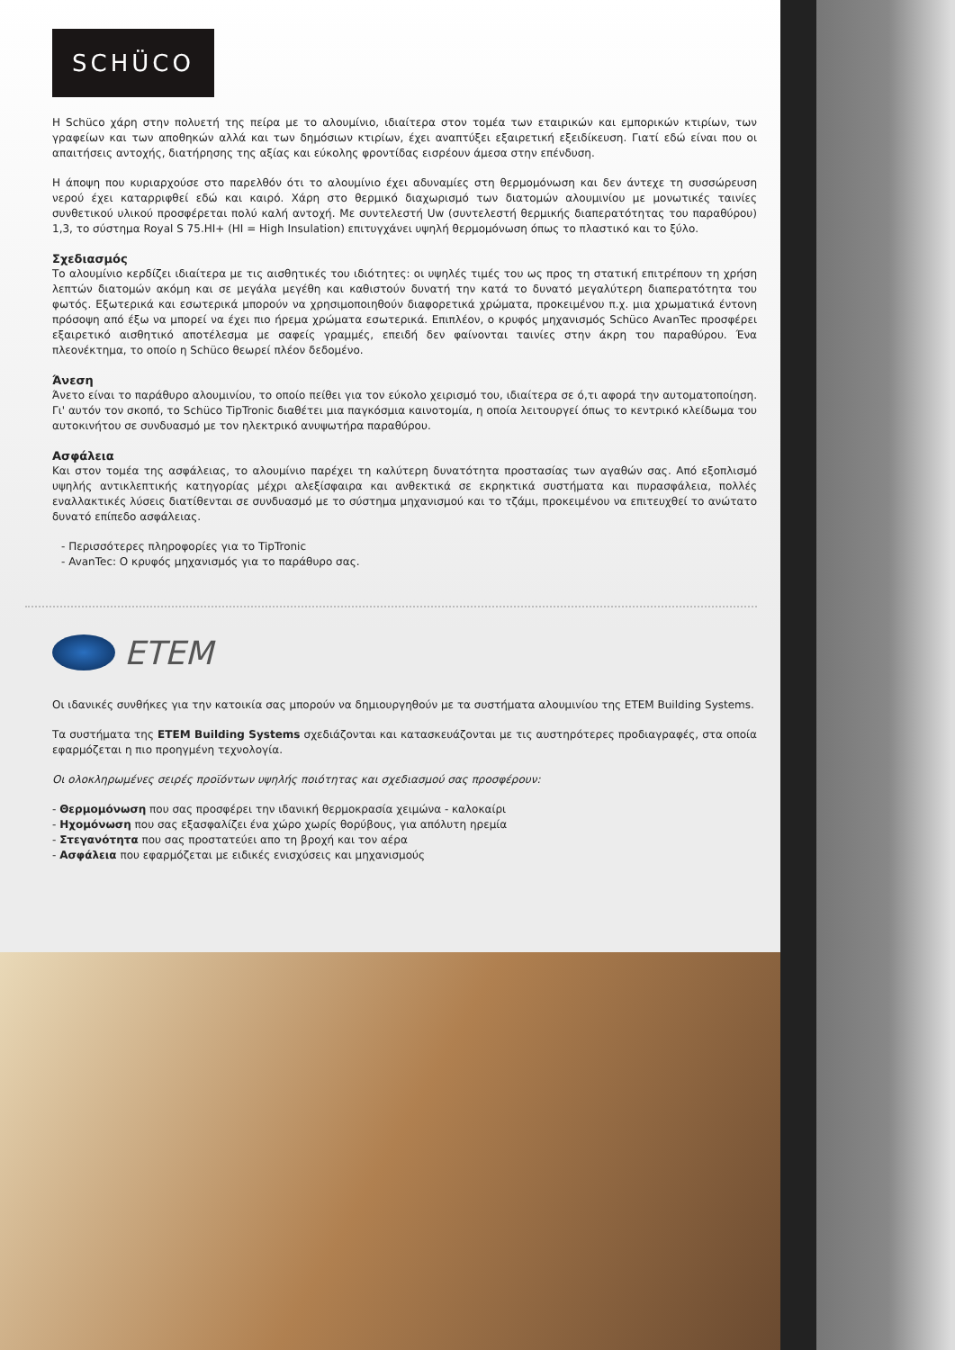SCHÜCO
Η Schüco χάρη στην πολυετή της πείρα με το αλουμίνιο, ιδιαίτερα στον τομέα των εταιρικών και εμπορικών κτιρίων, των γραφείων και των αποθηκών αλλά και των δημόσιων κτιρίων, έχει αναπτύξει εξαιρετική εξειδίκευση. Γιατί εδώ είναι που οι απαιτήσεις αντοχής, διατήρησης της αξίας και εύκολης φροντίδας εισρέουν άμεσα στην επένδυση.
Η άποψη που κυριαρχούσε στο παρελθόν ότι το αλουμίνιο έχει αδυναμίες στη θερμομόνωση και δεν άντεχε τη συσσώρευση νερού έχει καταρριφθεί εδώ και καιρό. Χάρη στο θερμικό διαχωρισμό των διατομών αλουμινίου με μονωτικές ταινίες συνθετικού υλικού προσφέρεται πολύ καλή αντοχή. Με συντελεστή Uw (συντελεστή θερμικής διαπερατότητας του παραθύρου) 1,3, το σύστημα Royal S 75.HI+ (HI = High Insulation) επιτυγχάνει υψηλή θερμομόνωση όπως το πλαστικό και το ξύλο.
Σχεδιασμός
Το αλουμίνιο κερδίζει ιδιαίτερα με τις αισθητικές του ιδιότητες: οι υψηλές τιμές του ως προς τη στατική επιτρέπουν τη χρήση λεπτών διατομών ακόμη και σε μεγάλα μεγέθη και καθιστούν δυνατή την κατά το δυνατό μεγαλύτερη διαπερατότητα του φωτός. Εξωτερικά και εσωτερικά μπορούν να χρησιμοποιηθούν διαφορετικά χρώματα, προκειμένου π.χ. μια χρωματικά έντονη πρόσοψη από έξω να μπορεί να έχει πιο ήρεμα χρώματα εσωτερικά. Επιπλέον, ο κρυφός μηχανισμός Schüco AvanTec προσφέρει εξαιρετικό αισθητικό αποτέλεσμα με σαφείς γραμμές, επειδή δεν φαίνονται ταινίες στην άκρη του παραθύρου. Ένα πλεονέκτημα, το οποίο η Schüco θεωρεί πλέον δεδομένο.
Άνεση
Άνετο είναι το παράθυρο αλουμινίου, το οποίο πείθει για τον εύκολο χειρισμό του, ιδιαίτερα σε ό,τι αφορά την αυτοματοποίηση. Γι' αυτόν τον σκοπό, το Schüco TipTronic διαθέτει μια παγκόσμια καινοτομία, η οποία λειτουργεί όπως το κεντρικό κλείδωμα του αυτοκινήτου σε συνδυασμό με τον ηλεκτρικό ανυψωτήρα παραθύρου.
Ασφάλεια
Και στον τομέα της ασφάλειας, το αλουμίνιο παρέχει τη καλύτερη δυνατότητα προστασίας των αγαθών σας. Από εξοπλισμό υψηλής αντικλεπτικής κατηγορίας μέχρι αλεξίσφαιρα και ανθεκτικά σε εκρηκτικά συστήματα και πυρασφάλεια, πολλές εναλλακτικές λύσεις διατίθενται σε συνδυασμό με το σύστημα μηχανισμού και το τζάμι, προκειμένου να επιτευχθεί το ανώτατο δυνατό επίπεδο ασφάλειας.
- Περισσότερες πληροφορίες για το TipTronic
- AvanTec: Ο κρυφός μηχανισμός για το παράθυρο σας.
ETEM
Οι ιδανικές συνθήκες για την κατοικία σας μπορούν να δημιουργηθούν με τα συστήματα αλουμινίου της ETEM Building Systems.
Τα συστήματα της ETEM Building Systems σχεδιάζονται και κατασκευάζονται με τις αυστηρότερες προδιαγραφές, στα οποία εφαρμόζεται η πιο προηγμένη τεχνολογία.
Οι ολοκληρωμένες σειρές προϊόντων υψηλής ποιότητας και σχεδιασμού σας προσφέρουν:
- Θερμομόνωση που σας προσφέρει την ιδανική θερμοκρασία χειμώνα - καλοκαίρι
- Ηχομόνωση που σας εξασφαλίζει ένα χώρο χωρίς θορύβους, για απόλυτη ηρεμία
- Στεγανότητα που σας προστατεύει απο τη βροχή και τον αέρα
- Ασφάλεια που εφαρμόζεται με ειδικές ενισχύσεις και μηχανισμούς